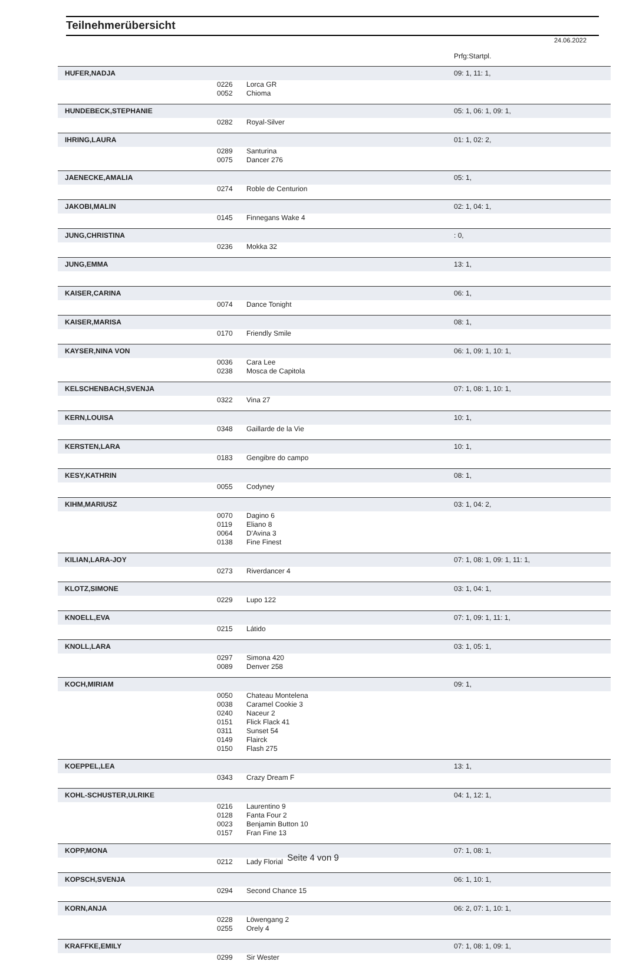Teilnehmerübersicht
24.06.2022
| | | | Prfg:Startpl. |
| HUFER,NADJA | | | 09: 1, 11: 1, |
| | 0226 | Lorca GR | |
| | 0052 | Chioma | |
| HUNDEBECK,STEPHANIE | | | 05: 1, 06: 1, 09: 1, |
| | 0282 | Royal-Silver | |
| IHRING,LAURA | | | 01: 1, 02: 2, |
| | 0289 | Santurina | |
| | 0075 | Dancer 276 | |
| JAENECKE,AMALIA | | | 05: 1, |
| | 0274 | Roble de Centurion | |
| JAKOBI,MALIN | | | 02: 1, 04: 1, |
| | 0145 | Finnegans Wake 4 | |
| JUNG,CHRISTINA | | | : 0, |
| | 0236 | Mokka 32 | |
| JUNG,EMMA | | | 13: 1, |
| KAISER,CARINA | | | 06: 1, |
| | 0074 | Dance Tonight | |
| KAISER,MARISA | | | 08: 1, |
| | 0170 | Friendly Smile | |
| KAYSER,NINA VON | | | 06: 1, 09: 1, 10: 1, |
| | 0036 | Cara Lee | |
| | 0238 | Mosca de Capitola | |
| KELSCHENBACH,SVENJA | | | 07: 1, 08: 1, 10: 1, |
| | 0322 | Vina 27 | |
| KERN,LOUISA | | | 10: 1, |
| | 0348 | Gaillarde de la Vie | |
| KERSTEN,LARA | | | 10: 1, |
| | 0183 | Gengibre do campo | |
| KESY,KATHRIN | | | 08: 1, |
| | 0055 | Codyney | |
| KIHM,MARIUSZ | | | 03: 1, 04: 2, |
| | 0070 | Dagino 6 | |
| | 0119 | Eliano 8 | |
| | 0064 | D'Avina 3 | |
| | 0138 | Fine Finest | |
| KILIAN,LARA-JOY | | | 07: 1, 08: 1, 09: 1, 11: 1, |
| | 0273 | Riverdancer 4 | |
| KLOTZ,SIMONE | | | 03: 1, 04: 1, |
| | 0229 | Lupo 122 | |
| KNOELL,EVA | | | 07: 1, 09: 1, 11: 1, |
| | 0215 | Látido | |
| KNOLL,LARA | | | 03: 1, 05: 1, |
| | 0297 | Simona 420 | |
| | 0089 | Denver 258 | |
| KOCH,MIRIAM | | | 09: 1, |
| | 0050 | Chateau Montelena | |
| | 0038 | Caramel Cookie 3 | |
| | 0240 | Naceur 2 | |
| | 0151 | Flick Flack 41 | |
| | 0311 | Sunset 54 | |
| | 0149 | Flairck | |
| | 0150 | Flash 275 | |
| KOEPPEL,LEA | | | 13: 1, |
| | 0343 | Crazy Dream F | |
| KOHL-SCHUSTER,ULRIKE | | | 04: 1, 12: 1, |
| | 0216 | Laurentino 9 | |
| | 0128 | Fanta Four 2 | |
| | 0023 | Benjamin Button 10 | |
| | 0157 | Fran Fine 13 | |
| KOPP,MONA | | | 07: 1, 08: 1, |
| | 0212 | Lady Florial | |
| KOPSCH,SVENJA | | | 06: 1, 10: 1, |
| | 0294 | Second Chance 15 | |
| KORN,ANJA | | | 06: 2, 07: 1, 10: 1, |
| | 0228 | Löwengang 2 | |
| | 0255 | Orely 4 | |
| KRAFFKE,EMILY | | | 07: 1, 08: 1, 09: 1, |
| | 0299 | Sir Wester | |
Seite 4 von 9